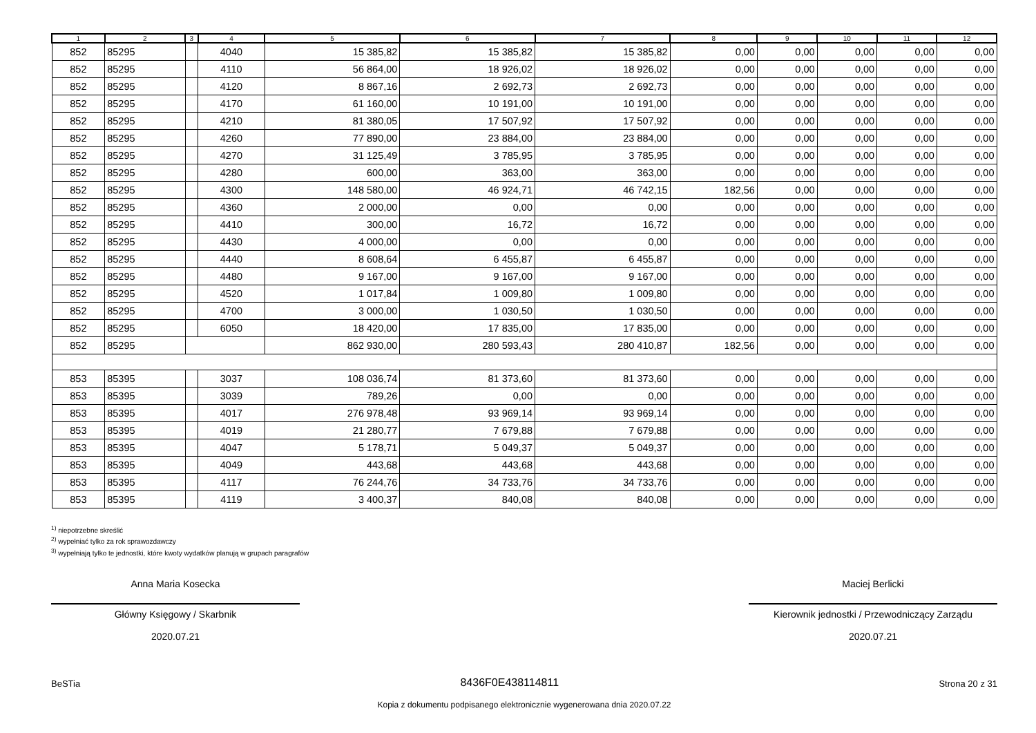| 1 | 2 | 3 | 4 | 5 | 6 | 7 | 8 | 9 | 10 | 11 | 12 |
| --- | --- | --- | --- | --- | --- | --- | --- | --- | --- | --- | --- |
| 852 | 85295 | | 4040 | 15 385,82 | 15 385,82 | 15 385,82 | 0,00 | 0,00 | 0,00 | 0,00 | 0,00 |
| 852 | 85295 | | 4110 | 56 864,00 | 18 926,02 | 18 926,02 | 0,00 | 0,00 | 0,00 | 0,00 | 0,00 |
| 852 | 85295 | | 4120 | 8 867,16 | 2 692,73 | 2 692,73 | 0,00 | 0,00 | 0,00 | 0,00 | 0,00 |
| 852 | 85295 | | 4170 | 61 160,00 | 10 191,00 | 10 191,00 | 0,00 | 0,00 | 0,00 | 0,00 | 0,00 |
| 852 | 85295 | | 4210 | 81 380,05 | 17 507,92 | 17 507,92 | 0,00 | 0,00 | 0,00 | 0,00 | 0,00 |
| 852 | 85295 | | 4260 | 77 890,00 | 23 884,00 | 23 884,00 | 0,00 | 0,00 | 0,00 | 0,00 | 0,00 |
| 852 | 85295 | | 4270 | 31 125,49 | 3 785,95 | 3 785,95 | 0,00 | 0,00 | 0,00 | 0,00 | 0,00 |
| 852 | 85295 | | 4280 | 600,00 | 363,00 | 363,00 | 0,00 | 0,00 | 0,00 | 0,00 | 0,00 |
| 852 | 85295 | | 4300 | 148 580,00 | 46 924,71 | 46 742,15 | 182,56 | 0,00 | 0,00 | 0,00 | 0,00 |
| 852 | 85295 | | 4360 | 2 000,00 | 0,00 | 0,00 | 0,00 | 0,00 | 0,00 | 0,00 | 0,00 |
| 852 | 85295 | | 4410 | 300,00 | 16,72 | 16,72 | 0,00 | 0,00 | 0,00 | 0,00 | 0,00 |
| 852 | 85295 | | 4430 | 4 000,00 | 0,00 | 0,00 | 0,00 | 0,00 | 0,00 | 0,00 | 0,00 |
| 852 | 85295 | | 4440 | 8 608,64 | 6 455,87 | 6 455,87 | 0,00 | 0,00 | 0,00 | 0,00 | 0,00 |
| 852 | 85295 | | 4480 | 9 167,00 | 9 167,00 | 9 167,00 | 0,00 | 0,00 | 0,00 | 0,00 | 0,00 |
| 852 | 85295 | | 4520 | 1 017,84 | 1 009,80 | 1 009,80 | 0,00 | 0,00 | 0,00 | 0,00 | 0,00 |
| 852 | 85295 | | 4700 | 3 000,00 | 1 030,50 | 1 030,50 | 0,00 | 0,00 | 0,00 | 0,00 | 0,00 |
| 852 | 85295 | | 6050 | 18 420,00 | 17 835,00 | 17 835,00 | 0,00 | 0,00 | 0,00 | 0,00 | 0,00 |
| 852 | 85295 | | | 862 930,00 | 280 593,43 | 280 410,87 | 182,56 | 0,00 | 0,00 | 0,00 | 0,00 |
| 853 | 85395 | | 3037 | 108 036,74 | 81 373,60 | 81 373,60 | 0,00 | 0,00 | 0,00 | 0,00 | 0,00 |
| 853 | 85395 | | 3039 | 789,26 | 0,00 | 0,00 | 0,00 | 0,00 | 0,00 | 0,00 | 0,00 |
| 853 | 85395 | | 4017 | 276 978,48 | 93 969,14 | 93 969,14 | 0,00 | 0,00 | 0,00 | 0,00 | 0,00 |
| 853 | 85395 | | 4019 | 21 280,77 | 7 679,88 | 7 679,88 | 0,00 | 0,00 | 0,00 | 0,00 | 0,00 |
| 853 | 85395 | | 4047 | 5 178,71 | 5 049,37 | 5 049,37 | 0,00 | 0,00 | 0,00 | 0,00 | 0,00 |
| 853 | 85395 | | 4049 | 443,68 | 443,68 | 443,68 | 0,00 | 0,00 | 0,00 | 0,00 | 0,00 |
| 853 | 85395 | | 4117 | 76 244,76 | 34 733,76 | 34 733,76 | 0,00 | 0,00 | 0,00 | 0,00 | 0,00 |
| 853 | 85395 | | 4119 | 3 400,37 | 840,08 | 840,08 | 0,00 | 0,00 | 0,00 | 0,00 | 0,00 |
<sup>1)</sup> niepotrzebne skreślić
<sup>2)</sup> wypełniać tylko za rok sprawozdawczy
<sup>3)</sup> wypełniają tylko te jednostki, które kwoty wydatków planują w grupach paragrafów
Anna Maria Kosecka
Główny Księgowy / Skarbnik
2020.07.21
Maciej Berlicki
Kierownik jednostki / Przewodniczący Zarządu
2020.07.21
BeSTia 8436F0E438114811 Strona 20 z 31
Kopia z dokumentu podpisanego elektronicznie wygenerowana dnia 2020.07.22